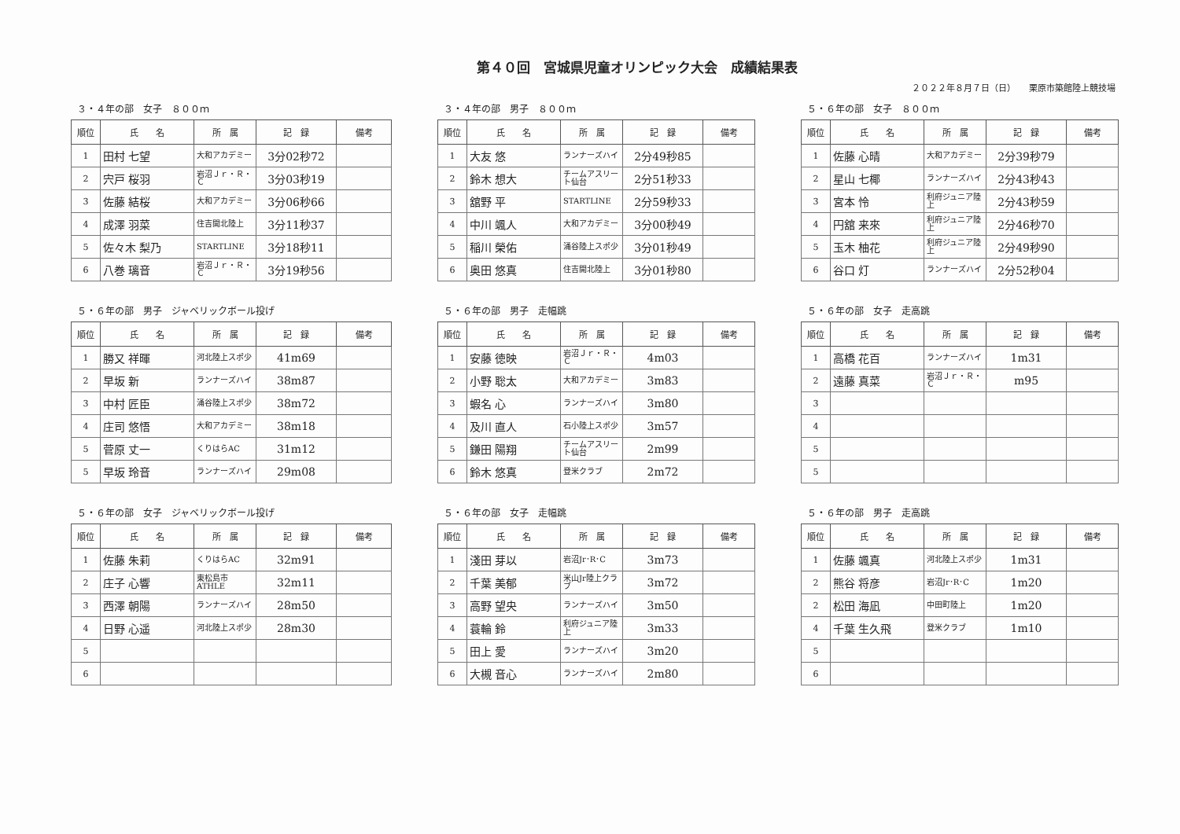第４０回　宮城県児童オリンピック大会　成績結果表
２０２２年８月７日（日）　　栗原市築館陸上競技場
３・４年の部　女子　８００ｍ
| 順位 | 氏 名 | 所 属 | 記 録 | 備考 |
| --- | --- | --- | --- | --- |
| 1 | 田村 七望 | 大和アカデミー | 3分02秒72 | |
| 2 | 宍戸 桜羽 | 岩沼Ｊｒ・Ｒ・Ｃ | 3分03秒19 | |
| 3 | 佐藤 結桜 | 大和アカデミー | 3分06秒66 | |
| 4 | 成澤 羽菜 | 住吉開北陸上 | 3分11秒37 | |
| 5 | 佐々木 梨乃 | STARTLINE | 3分18秒11 | |
| 6 | 八巻 璃音 | 岩沼Ｊｒ・Ｒ・Ｃ | 3分19秒56 | |
３・４年の部　男子　８００ｍ
| 順位 | 氏 名 | 所 属 | 記 録 | 備考 |
| --- | --- | --- | --- | --- |
| 1 | 大友 悠 | ランナーズハイ | 2分49秒85 | |
| 2 | 鈴木 想大 | チームアスリート仙台 | 2分51秒33 | |
| 3 | 舘野 平 | STARTLINE | 2分59秒33 | |
| 4 | 中川 颯人 | 大和アカデミー | 3分00秒49 | |
| 5 | 稲川 榮佑 | 涌谷陸上スポ少 | 3分01秒49 | |
| 6 | 奥田 悠真 | 住吉開北陸上 | 3分01秒80 | |
５・６年の部　女子　８００ｍ
| 順位 | 氏 名 | 所 属 | 記 録 | 備考 |
| --- | --- | --- | --- | --- |
| 1 | 佐藤 心晴 | 大和アカデミー | 2分39秒79 | |
| 2 | 星山 七椰 | ランナーズハイ | 2分43秒43 | |
| 3 | 宮本 怜 | 利府ジュニア陸上 | 2分43秒59 | |
| 4 | 円舘 来來 | 利府ジュニア陸上 | 2分46秒70 | |
| 5 | 玉木 柚花 | 利府ジュニア陸上 | 2分49秒90 | |
| 6 | 谷口 灯 | ランナーズハイ | 2分52秒04 | |
５・６年の部　男子　ジャベリックボール投げ
| 順位 | 氏 名 | 所 属 | 記 録 | 備考 |
| --- | --- | --- | --- | --- |
| 1 | 勝又 祥暉 | 河北陸上スポ少 | 41m69 | |
| 2 | 早坂 新 | ランナーズハイ | 38m87 | |
| 3 | 中村 匠臣 | 涌谷陸上スポ少 | 38m72 | |
| 4 | 庄司 悠悟 | 大和アカデミー | 38m18 | |
| 5 | 菅原 丈一 | くりはらAC | 31m12 | |
| 5 | 早坂 玲音 | ランナーズハイ | 29m08 | |
５・６年の部　男子　走幅跳
| 順位 | 氏 名 | 所 属 | 記 録 | 備考 |
| --- | --- | --- | --- | --- |
| 1 | 安藤 徳映 | 岩沼Ｊｒ・Ｒ・Ｃ | 4m03 | |
| 2 | 小野 聡太 | 大和アカデミー | 3m83 | |
| 3 | 蝦名 心 | ランナーズハイ | 3m80 | |
| 4 | 及川 直人 | 石小陸上スポ少 | 3m57 | |
| 5 | 鎌田 陽翔 | チームアスリート仙台 | 2m99 | |
| 6 | 鈴木 悠真 | 登米クラブ | 2m72 | |
５・６年の部　女子　走高跳
| 順位 | 氏 名 | 所 属 | 記 録 | 備考 |
| --- | --- | --- | --- | --- |
| 1 | 高橋 花百 | ランナーズハイ | 1m31 | |
| 2 | 遠藤 真菜 | 岩沼Ｊｒ・Ｒ・Ｃ | m95 | |
| 3 | | | | |
| 4 | | | | |
| 5 | | | | |
| 5 | | | | |
５・６年の部　女子　ジャベリックボール投げ
| 順位 | 氏 名 | 所 属 | 記 録 | 備考 |
| --- | --- | --- | --- | --- |
| 1 | 佐藤 朱莉 | くりはらAC | 32m91 | |
| 2 | 庄子 心響 | 東松島市ATHLE | 32m11 | |
| 3 | 西澤 朝陽 | ランナーズハイ | 28m50 | |
| 4 | 日野 心遥 | 河北陸上スポ少 | 28m30 | |
| 5 | | | | |
| 6 | | | | |
５・６年の部　女子　走幅跳
| 順位 | 氏 名 | 所 属 | 記 録 | 備考 |
| --- | --- | --- | --- | --- |
| 1 | 淺田 芽以 | 岩沼Jr･R･C | 3m73 | |
| 2 | 千葉 美郁 | 米山Jr陸上クラブ | 3m72 | |
| 3 | 高野 望央 | ランナーズハイ | 3m50 | |
| 4 | 蓑輪 鈴 | 利府ジュニア陸上 | 3m33 | |
| 5 | 田上 愛 | ランナーズハイ | 3m20 | |
| 6 | 大槻 音心 | ランナーズハイ | 2m80 | |
５・６年の部　男子　走高跳
| 順位 | 氏 名 | 所 属 | 記 録 | 備考 |
| --- | --- | --- | --- | --- |
| 1 | 佐藤 颯真 | 河北陸上スポ少 | 1m31 | |
| 2 | 熊谷 将彦 | 岩沼Jr･R･C | 1m20 | |
| 2 | 松田 海凪 | 中田町陸上 | 1m20 | |
| 4 | 千葉 生久飛 | 登米クラブ | 1m10 | |
| 5 | | | | |
| 6 | | | | |